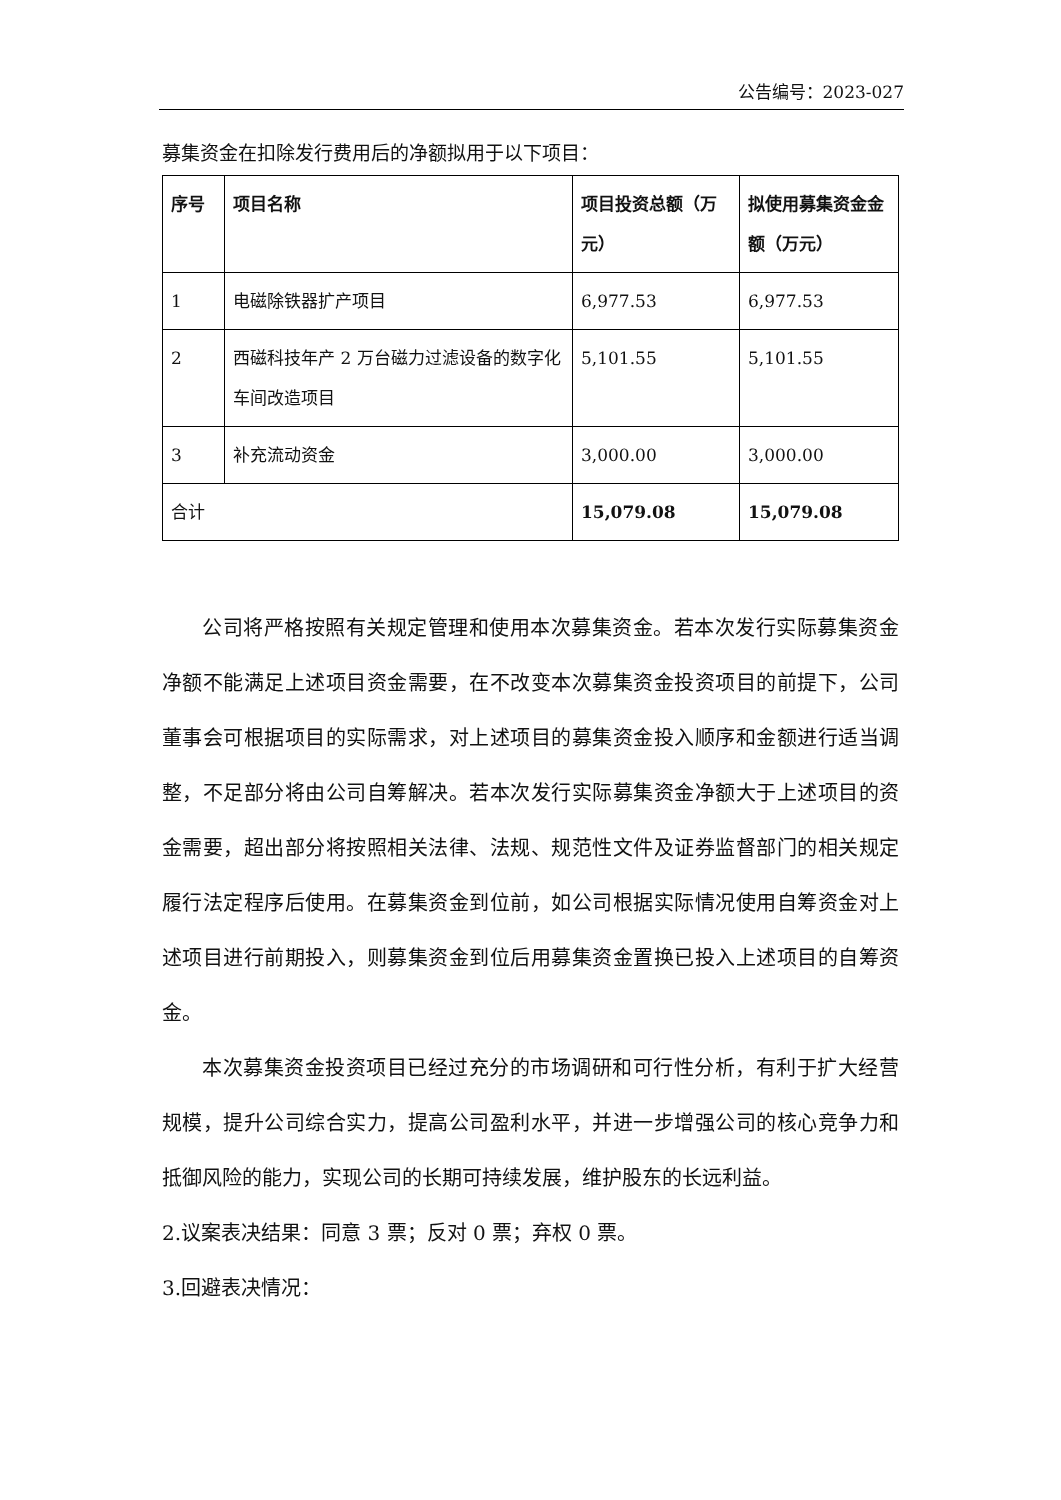公告编号：2023-027
募集资金在扣除发行费用后的净额拟用于以下项目：
| 序号 | 项目名称 | 项目投资总额（万元） | 拟使用募集资金金额（万元） |
| --- | --- | --- | --- |
| 1 | 电磁除铁器扩产项目 | 6,977.53 | 6,977.53 |
| 2 | 西磁科技年产 2 万台磁力过滤设备的数字化车间改造项目 | 5,101.55 | 5,101.55 |
| 3 | 补充流动资金 | 3,000.00 | 3,000.00 |
| 合计 | | 15,079.08 | 15,079.08 |
公司将严格按照有关规定管理和使用本次募集资金。若本次发行实际募集资金净额不能满足上述项目资金需要，在不改变本次募集资金投资项目的前提下，公司董事会可根据项目的实际需求，对上述项目的募集资金投入顺序和金额进行适当调整，不足部分将由公司自筹解决。若本次发行实际募集资金净额大于上述项目的资金需要，超出部分将按照相关法律、法规、规范性文件及证券监督部门的相关规定履行法定程序后使用。在募集资金到位前，如公司根据实际情况使用自筹资金对上述项目进行前期投入，则募集资金到位后用募集资金置换已投入上述项目的自筹资金。
本次募集资金投资项目已经过充分的市场调研和可行性分析，有利于扩大经营规模，提升公司综合实力，提高公司盈利水平，并进一步增强公司的核心竞争力和抵御风险的能力，实现公司的长期可持续发展，维护股东的长远利益。
2.议案表决结果：同意 3 票；反对 0 票；弃权 0 票。
3.回避表决情况：